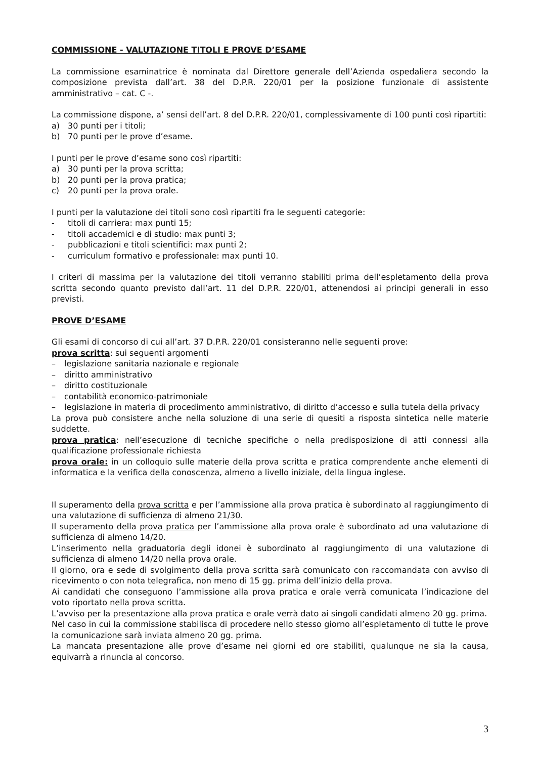COMMISSIONE - VALUTAZIONE TITOLI E PROVE D’ESAME
La commissione esaminatrice è nominata dal Direttore generale dell’Azienda ospedaliera secondo la composizione prevista dall’art. 38 del D.P.R. 220/01 per la posizione funzionale di assistente amministrativo – cat. C -.
La commissione dispone, a’ sensi dell’art. 8 del D.P.R. 220/01, complessivamente di 100 punti così ripartiti:
a) 30 punti per i titoli;
b) 70 punti per le prove d’esame.
I punti per le prove d’esame sono così ripartiti:
a) 30 punti per la prova scritta;
b) 20 punti per la prova pratica;
c) 20 punti per la prova orale.
I punti per la valutazione dei titoli sono così ripartiti fra le seguenti categorie:
- titoli di carriera: max punti 15;
- titoli accademici e di studio: max punti 3;
- pubblicazioni e titoli scientifici: max punti 2;
- curriculum formativo e professionale: max punti 10.
I criteri di massima per la valutazione dei titoli verranno stabiliti prima dell’espletamento della prova scritta secondo quanto previsto dall’art. 11 del D.P.R. 220/01, attenendosi ai principi generali in esso previsti.
PROVE D’ESAME
Gli esami di concorso di cui all’art. 37 D.P.R. 220/01 consisteranno nelle seguenti prove:
prova scritta: sui seguenti argomenti
– legislazione sanitaria nazionale e regionale
– diritto amministrativo
– diritto costituzionale
– contabilità economico-patrimoniale
– legislazione in materia di procedimento amministrativo, di diritto d’accesso e sulla tutela della privacy
La prova può consistere anche nella soluzione di una serie di quesiti a risposta sintetica nelle materie suddette.
prova pratica: nell’esecuzione di tecniche specifiche o nella predisposizione di atti connessi alla qualificazione professionale richiesta
prova orale: in un colloquio sulle materie della prova scritta e pratica comprendente anche elementi di informatica e la verifica della conoscenza, almeno a livello iniziale, della lingua inglese.
Il superamento della prova scritta e per l’ammissione alla prova pratica è subordinato al raggiungimento di una valutazione di sufficienza di almeno 21/30.
Il superamento della prova pratica per l’ammissione alla prova orale è subordinato ad una valutazione di sufficienza di almeno 14/20.
L’inserimento nella graduatoria degli idonei è subordinato al raggiungimento di una valutazione di sufficienza di almeno 14/20 nella prova orale.
Il giorno, ora e sede di svolgimento della prova scritta sarà comunicato con raccomandata con avviso di ricevimento o con nota telegrafica, non meno di 15 gg. prima dell’inizio della prova.
Ai candidati che conseguono l’ammissione alla prova pratica e orale verrà comunicata l’indicazione del voto riportato nella prova scritta.
L’avviso per la presentazione alla prova pratica e orale verrà dato ai singoli candidati almeno 20 gg. prima.
Nel caso in cui la commissione stabilisca di procedere nello stesso giorno all’espletamento di tutte le prove la comunicazione sarà inviata almeno 20 gg. prima.
La mancata presentazione alle prove d’esame nei giorni ed ore stabiliti, qualunque ne sia la causa, equivarrà a rinuncia al concorso.
3